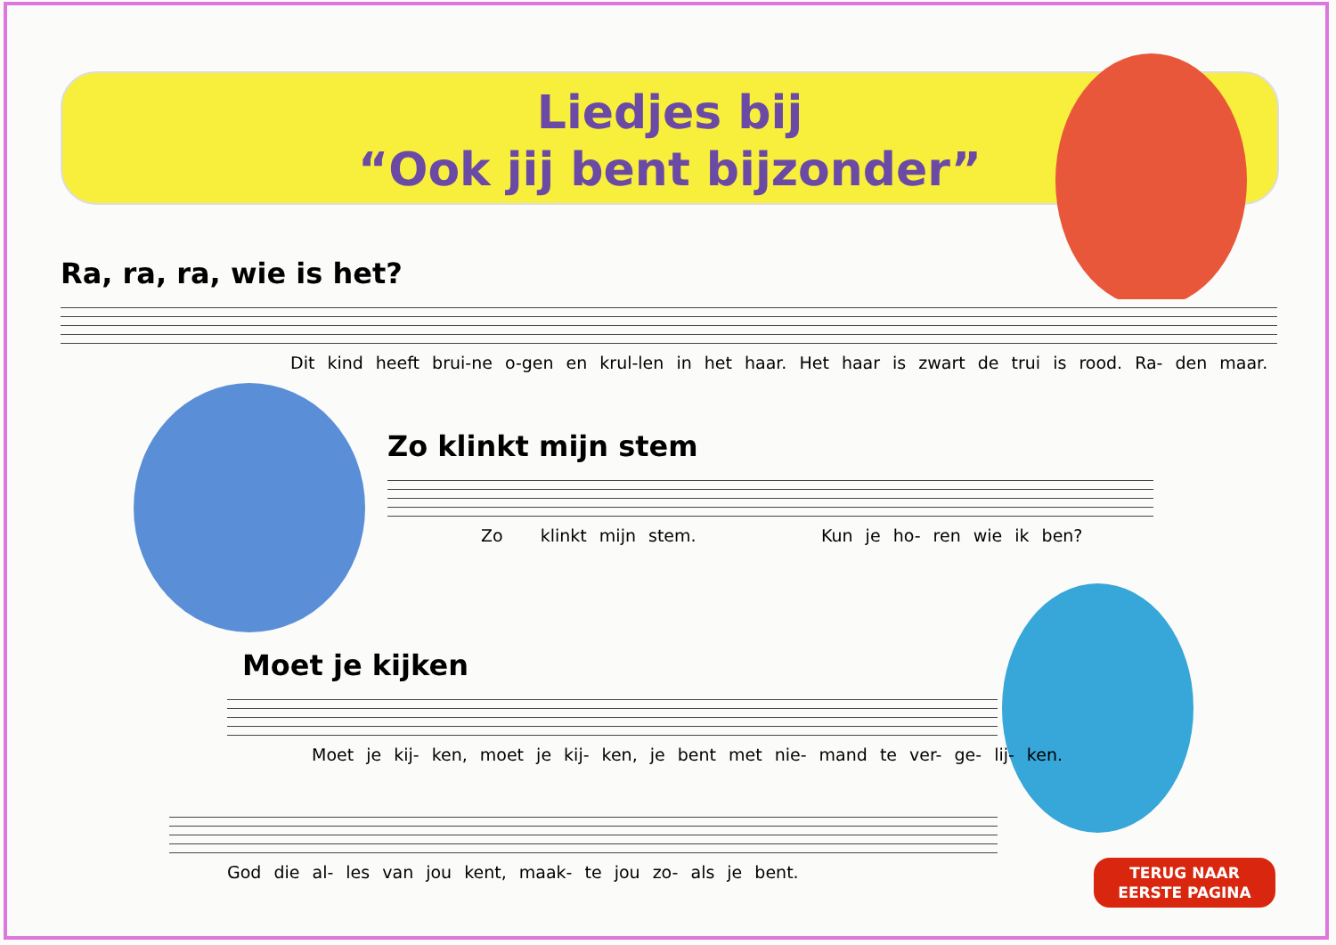Liedjes bij
“Ook jij bent bijzonder”
Ra, ra, ra, wie is het?
Dit kind heeft brui-ne o-gen en krul-len in het haar. Het haar is zwart de trui is rood. Ra- den maar.
Zo klinkt mijn stem
Zo klinkt mijn stem. Kun je ho- ren wie ik ben?
Moet je kijken
Moet je kij- ken, moet je kij- ken, je bent met nie- mand te ver- ge- lij- ken.
God die al- les van jou kent, maak- te jou zo- als je bent.
TERUG NAAR
EERSTE PAGINA